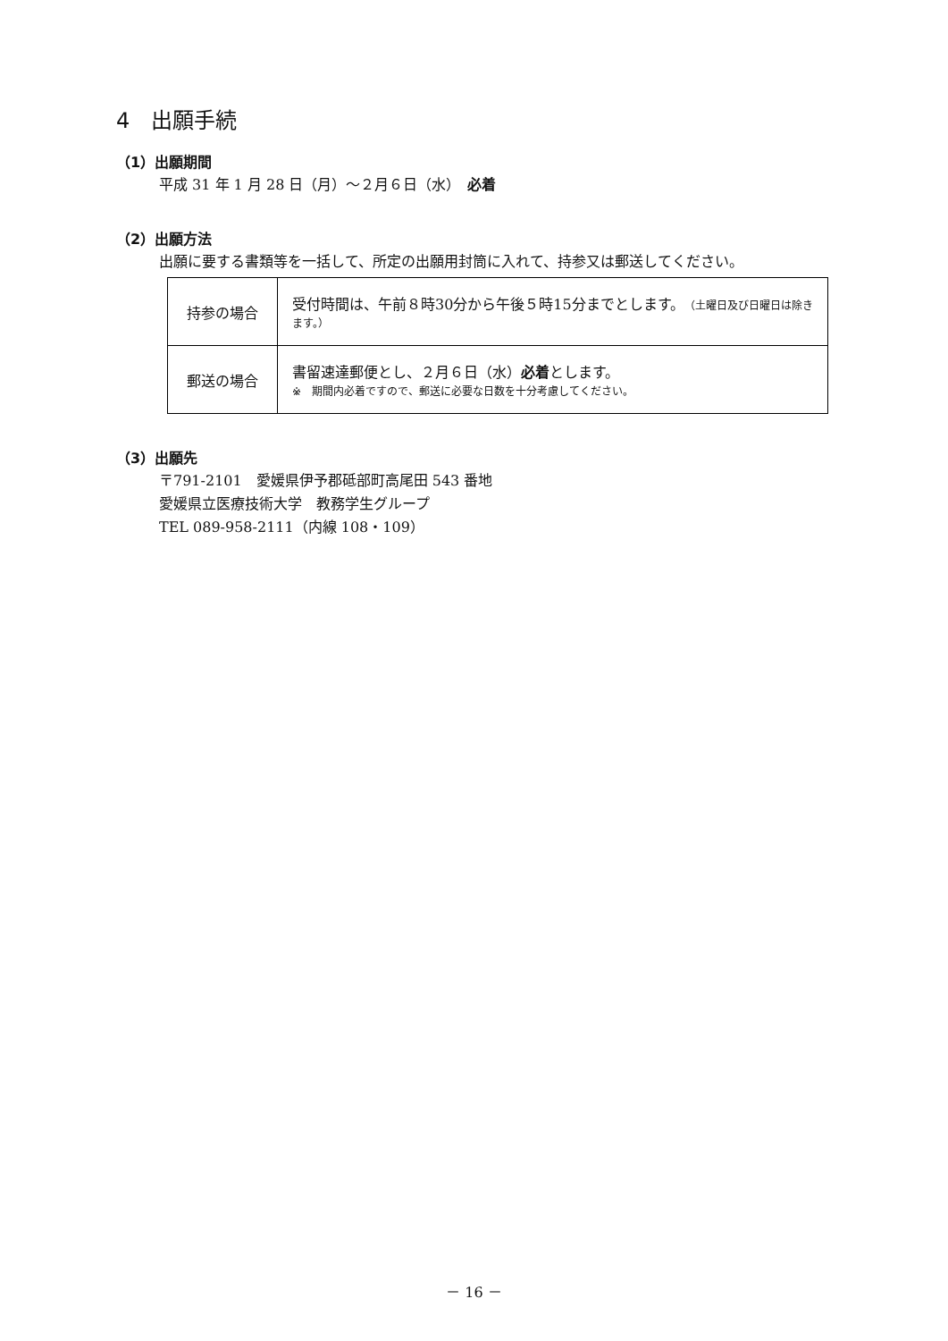4　出願手続
（1）出願期間
平成 31 年 1 月 28 日（月）～２月６日（水）　必着
（2）出願方法
出願に要する書類等を一括して、所定の出願用封筒に入れて、持参又は郵送してください。
| 持参の場合 | 受付時間は、午前８時30分から午後５時15分までとします。 （土曜日及び日曜日は除きます。） |
| 郵送の場合 | 書留速達郵便とし、２月６日（水） 必着 とします。 ※ 期間内必着ですので、郵送に必要な日数を十分考慮してください。 |
（3）出願先
〒791-2101　愛媛県伊予郡砥部町高尾田 543 番地
愛媛県立医療技術大学　教務学生グループ
TEL 089-958-2111（内線 108・109）
－ 16 －